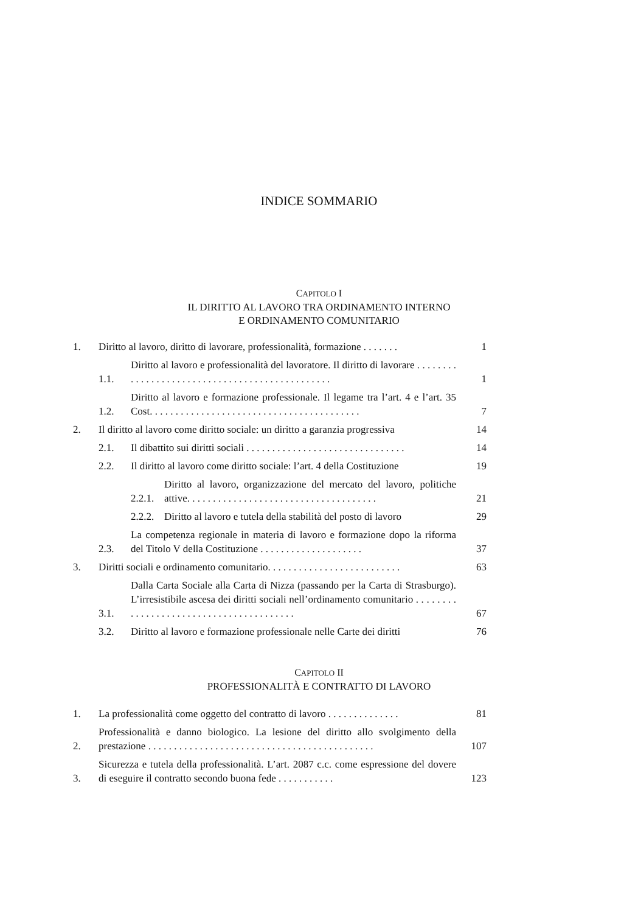INDICE SOMMARIO
CAPITOLO I
IL DIRITTO AL LAVORO TRA ORDINAMENTO INTERNO
E ORDINAMENTO COMUNITARIO
1. Diritto al lavoro, diritto di lavorare, professionalità, formazione . . . . . . . 1
1.1. Diritto al lavoro e professionalità del lavoratore. Il diritto di lavorare . . . . . . . . . . . . . . . . . . . . . . . . . . . . . . . . . . . . . . . . . . . . . . . 1
1.2. Diritto al lavoro e formazione professionale. Il legame tra l’art. 4 e l’art. 35 Cost. . . . . . . . . . . . . . . . . . . . . . . . . . . . . . . . . . . . . . . . . 7
2. Il diritto al lavoro come diritto sociale: un diritto a garanzia progressiva 14
2.1. Il dibattito sui diritti sociali . . . . . . . . . . . . . . . . . . . . . . . . . . . . . . . 14
2.2. Il diritto al lavoro come diritto sociale: l’art. 4 della Costituzione 19
2.2.1. Diritto al lavoro, organizzazione del mercato del lavoro, politiche attive. . . . . . . . . . . . . . . . . . . . . . . . . . . . . . . . . . . . . 21
2.2.2. Diritto al lavoro e tutela della stabilità del posto di lavoro 29
2.3. La competenza regionale in materia di lavoro e formazione dopo la riforma del Titolo V della Costituzione . . . . . . . . . . . . . . . . . . . . 37
3. Diritti sociali e ordinamento comunitario. . . . . . . . . . . . . . . . . . . . . . . . . . 63
3.1. Dalla Carta Sociale alla Carta di Nizza (passando per la Carta di Strasburgo). L’irresistibile ascesa dei diritti sociali nell’ordinamento comunitario . . . . . . . . . . . . . . . . . . . . . . . . . . . . . . . . . . . . . . . . 67
3.2. Diritto al lavoro e formazione professionale nelle Carte dei diritti 76
CAPITOLO II
PROFESSIONALITÀ E CONTRATTO DI LAVORO
1. La professionalità come oggetto del contratto di lavoro . . . . . . . . . . . . . . 81
2. Professionalità e danno biologico. La lesione del diritto allo svolgimento della prestazione . . . . . . . . . . . . . . . . . . . . . . . . . . . . . . . . . . . . . . . . . . . . 107
3. Sicurezza e tutela della professionalità. L’art. 2087 c.c. come espressione del dovere di eseguire il contratto secondo buona fede . . . . . . . . . . . 123